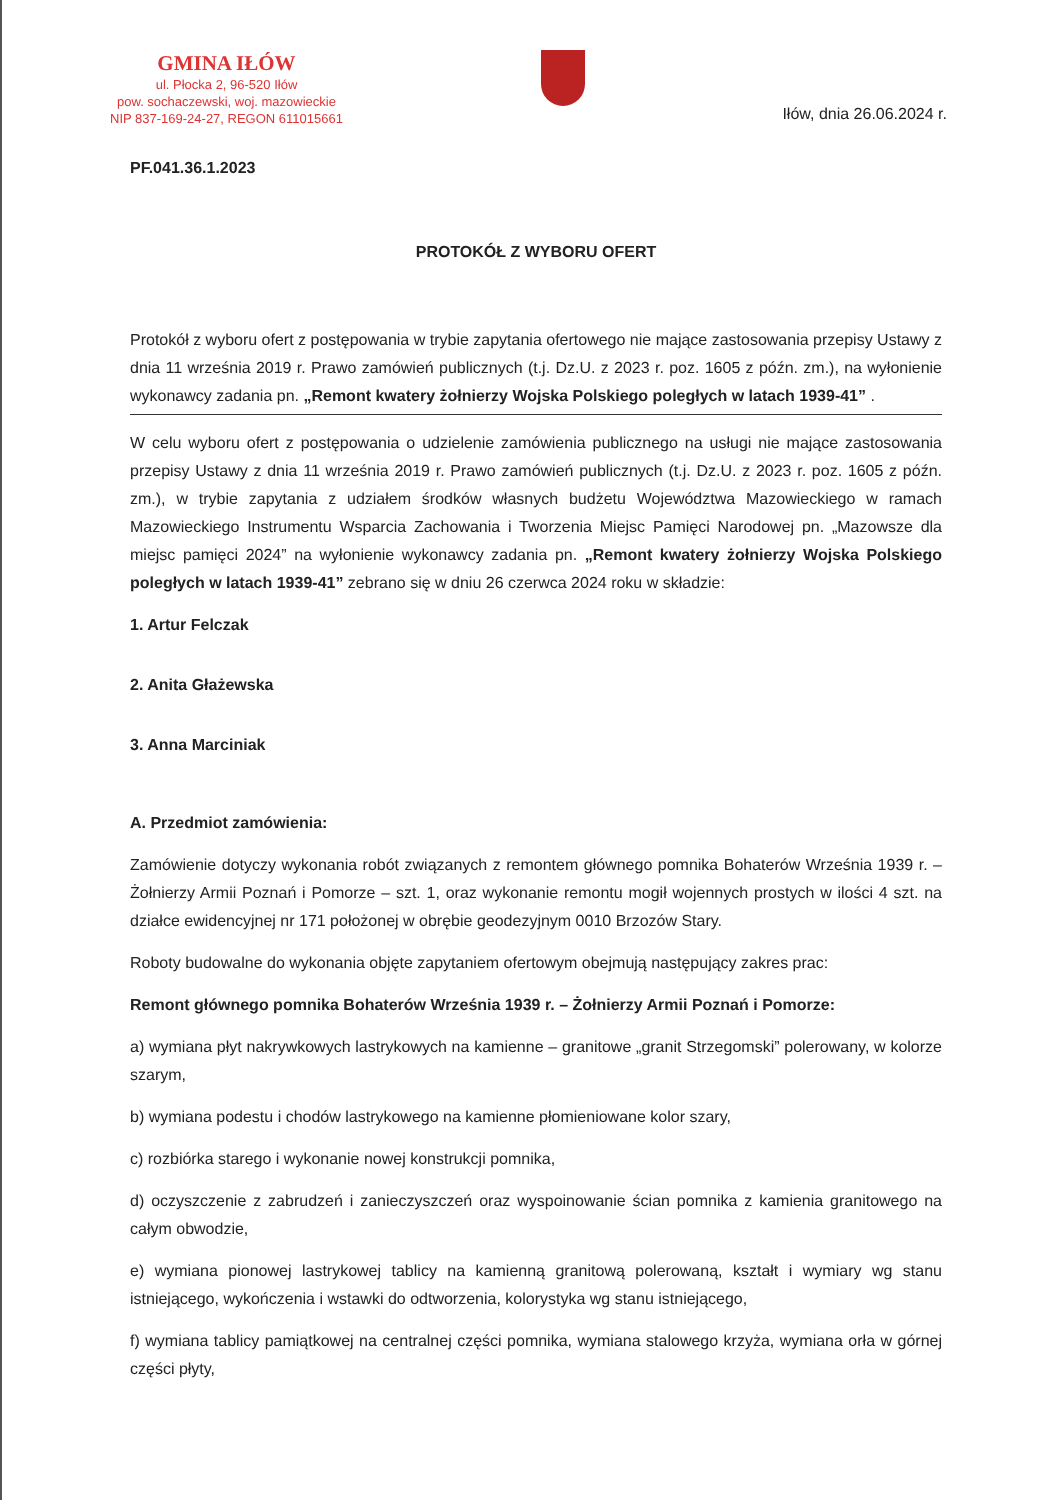GMINA IŁÓW
ul. Płocka 2, 96-520 Iłów
pow. sochaczewski, woj. mazowieckie
NIP 837-169-24-27, REGON 611015661
Iłów, dnia 26.06.2024 r.
PF.041.36.1.2023
PROTOKÓŁ Z WYBORU OFERT
Protokół z wyboru ofert z postępowania w trybie zapytania ofertowego nie mające zastosowania przepisy Ustawy z dnia 11 września 2019 r. Prawo zamówień publicznych (t.j. Dz.U. z 2023 r. poz. 1605 z późn. zm.), na wyłonienie wykonawcy zadania pn. „Remont kwatery żołnierzy Wojska Polskiego poległych w latach 1939-41” .
W celu wyboru ofert z postępowania o udzielenie zamówienia publicznego na usługi nie mające zastosowania przepisy Ustawy z dnia 11 września 2019 r. Prawo zamówień publicznych (t.j. Dz.U. z 2023 r. poz. 1605 z późn. zm.), w trybie zapytania z udziałem środków własnych budżetu Województwa Mazowieckiego w ramach Mazowieckiego Instrumentu Wsparcia Zachowania i Tworzenia Miejsc Pamięci Narodowej pn. „Mazowsze dla miejsc pamięci 2024” na wyłonienie wykonawcy zadania pn. „Remont kwatery żołnierzy Wojska Polskiego poległych w latach 1939-41” zebrano się w dniu 26 czerwca 2024 roku w składzie:
1. Artur Felczak
2. Anita Głażewska
3. Anna Marciniak
A. Przedmiot zamówienia:
Zamówienie dotyczy wykonania robót związanych z remontem głównego pomnika Bohaterów Września 1939 r. – Żołnierzy Armii Poznań i Pomorze – szt. 1, oraz wykonanie remontu mogił wojennych prostych w ilości 4 szt. na działce ewidencyjnej nr 171 położonej w obrębie geodezyjnym 0010 Brzozów Stary.
Roboty budowalne do wykonania objęte zapytaniem ofertowym obejmują następujący zakres prac:
Remont głównego pomnika Bohaterów Września 1939 r. – Żołnierzy Armii Poznań i Pomorze:
a) wymiana płyt nakrywkowych lastrykowych na kamienne – granitowe „granit Strzegomski” polerowany, w kolorze szarym,
b) wymiana podestu i chodów lastrykowego na kamienne płomieniowane kolor szary,
c) rozbiórka starego i wykonanie nowej konstrukcji pomnika,
d) oczyszczenie z zabrudzeń i zanieczyszczeń oraz wyspoinowanie ścian pomnika z kamienia granitowego na całym obwodzie,
e) wymiana pionowej lastrykowej tablicy na kamienną granitową polerowaną, kształt i wymiary wg stanu istniejącego, wykończenia i wstawki do odtworzenia, kolorystyka wg stanu istniejącego,
f) wymiana tablicy pamiątkowej na centralnej części pomnika, wymiana stalowego krzyża, wymiana orła w górnej części płyty,